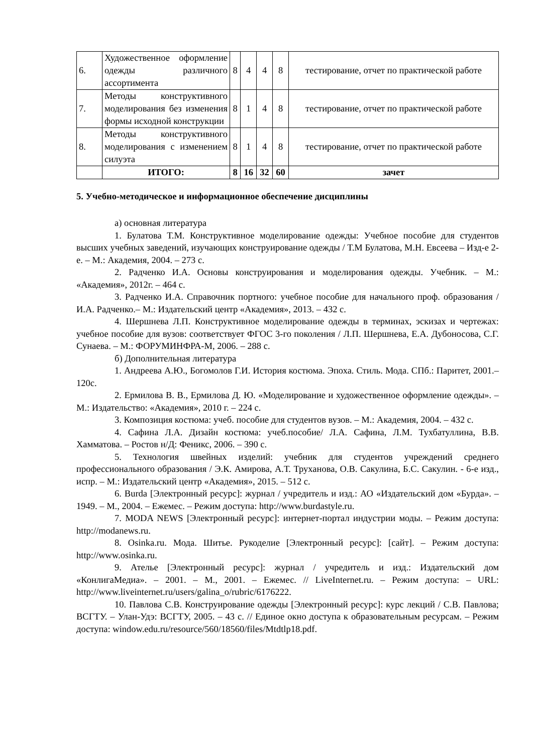| 6. | Художественное оформление одежды различного ассортимента | 8 | 4 | 4 | 8 | тестирование, отчет по практической работе |
| 7. | Методы конструктивного моделирования без изменения формы исходной конструкции | 8 | 1 | 4 | 8 | тестирование, отчет по практической работе |
| 8. | Методы конструктивного моделирования с изменением силуэта | 8 | 1 | 4 | 8 | тестирование, отчет по практической работе |
| | ИТОГО: | 8 | 16 | 32 | 60 | зачет |
5. Учебно-методическое и информационное обеспечение дисциплины
а) основная литература
1. Булатова Т.М. Конструктивное моделирование одежды: Учебное пособие для студентов высших учебных заведений, изучающих конструирование одежды / Т.М Булатова, М.Н. Евсеева – Изд-е 2-е. – М.: Академия, 2004. – 273 с.
2. Радченко И.А. Основы конструирования и моделирования одежды. Учебник. – М.: «Академия», 2012г. – 464 с.
3. Радченко И.А. Справочник портного: учебное пособие для начального проф. образования / И.А. Радченко.– М.: Издательский центр «Академия», 2013. – 432 с.
4. Шершнева Л.П. Конструктивное моделирование одежды в терминах, эскизах и чертежах: учебное пособие для вузов: соответствует ФГОС 3-го поколения / Л.П. Шершнева, Е.А. Дубоносова, С.Г. Сунаева. – М.: ФОРУМИНФРА-М, 2006. – 288 с.
б) Дополнительная литература
1. Андреева А.Ю., Богомолов Г.И. История костюма. Эпоха. Стиль. Мода. СПб.: Паритет, 2001.– 120с.
2. Ермилова В. В., Ермилова Д. Ю. «Моделирование и художественное оформление одежды». – М.: Издательство: «Академия», 2010 г. – 224 с.
3. Композиция костюма: учеб. пособие для студентов вузов. – М.: Академия, 2004. – 432 с.
4. Сафина Л.А. Дизайн костюма: учеб.пособие/ Л.А. Сафина, Л.М. Тухбатуллина, В.В. Хамматова. – Ростов н/Д: Феникс, 2006. – 390 с.
5. Технология швейных изделий: учебник для студентов учреждений среднего профессионального образования / Э.К. Амирова, А.Т. Труханова, О.В. Сакулина, Б.С. Сакулин. - 6-е изд., испр. – М.: Издательский центр «Академия», 2015. – 512 с.
6. Burda [Электронный ресурс]: журнал / учредитель и изд.: АО «Издательский дом «Бурда». – 1949. – М., 2004. – Ежемес. – Режим доступа: http://www.burdastyle.ru.
7. MODA NEWS [Электронный ресурс]: интернет-портал индустрии моды. – Режим доступа: http://modanews.ru.
8. Osinka.ru. Мода. Шитье. Рукоделие [Электронный ресурс]: [сайт]. – Режим доступа: http://www.osinka.ru.
9. Ателье [Электронный ресурс]: журнал / учредитель и изд.: Издательский дом «КонлигаМедиа». – 2001. – М., 2001. – Ежемес. // LiveInternet.ru. – Режим доступа: – URL: http://www.liveinternet.ru/users/galina_o/rubric/6176222.
10. Павлова С.В. Конструирование одежды [Электронный ресурс]: курс лекций / С.В. Павлова; ВСГТУ. – Улан-Удэ: ВСГТУ, 2005. – 43 с. // Единое окно доступа к образовательным ресурсам. – Режим доступа: window.edu.ru/resource/560/18560/files/Mtdtlp18.pdf.